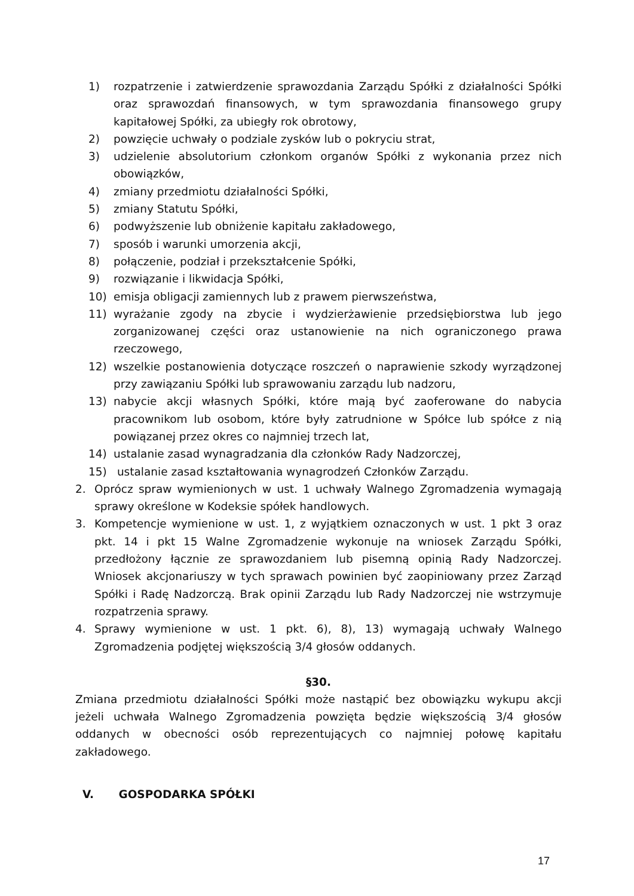1) rozpatrzenie i zatwierdzenie sprawozdania Zarządu Spółki z działalności Spółki oraz sprawozdań finansowych, w tym sprawozdania finansowego grupy kapitałowej Spółki, za ubiegły rok obrotowy,
2) powzięcie uchwały o podziale zysków lub o pokryciu strat,
3) udzielenie absolutorium członkom organów Spółki z wykonania przez nich obowiązków,
4) zmiany przedmiotu działalności Spółki,
5) zmiany Statutu Spółki,
6) podwyższenie lub obniżenie kapitału zakładowego,
7) sposób i warunki umorzenia akcji,
8) połączenie, podział i przekształcenie Spółki,
9) rozwiązanie i likwidacja Spółki,
10) emisja obligacji zamiennych lub z prawem pierwszeństwa,
11) wyrażanie zgody na zbycie i wydzierżawienie przedsiębiorstwa lub jego zorganizowanej części oraz ustanowienie na nich ograniczonego prawa rzeczowego,
12) wszelkie postanowienia dotyczące roszczeń o naprawienie szkody wyrządzonej przy zawiązaniu Spółki lub sprawowaniu zarządu lub nadzoru,
13) nabycie akcji własnych Spółki, które mają być zaoferowane do nabycia pracownikom lub osobom, które były zatrudnione w Spółce lub spółce z nią powiązanej przez okres co najmniej trzech lat,
14) ustalanie zasad wynagradzania dla członków Rady Nadzorczej,
15) ustalanie zasad kształtowania wynagrodzeń Członków Zarządu.
2. Oprócz spraw wymienionych w ust. 1 uchwały Walnego Zgromadzenia wymagają sprawy określone w Kodeksie spółek handlowych.
3. Kompetencje wymienione w ust. 1, z wyjątkiem oznaczonych w ust. 1 pkt 3 oraz pkt. 14 i pkt 15 Walne Zgromadzenie wykonuje na wniosek Zarządu Spółki, przedłożony łącznie ze sprawozdaniem lub pisemną opinią Rady Nadzorczej. Wniosek akcjonariuszy w tych sprawach powinien być zaopiniowany przez Zarząd Spółki i Radę Nadzorczą. Brak opinii Zarządu lub Rady Nadzorczej nie wstrzymuje rozpatrzenia sprawy.
4. Sprawy wymienione w ust. 1 pkt. 6), 8), 13) wymagają uchwały Walnego Zgromadzenia podjętej większością 3/4 głosów oddanych.
§30.
Zmiana przedmiotu działalności Spółki może nastąpić bez obowiązku wykupu akcji jeżeli uchwała Walnego Zgromadzenia powzięta będzie większością 3/4 głosów oddanych w obecności osób reprezentujących co najmniej połowę kapitału zakładowego.
V. GOSPODARKA SPÓŁKI
17